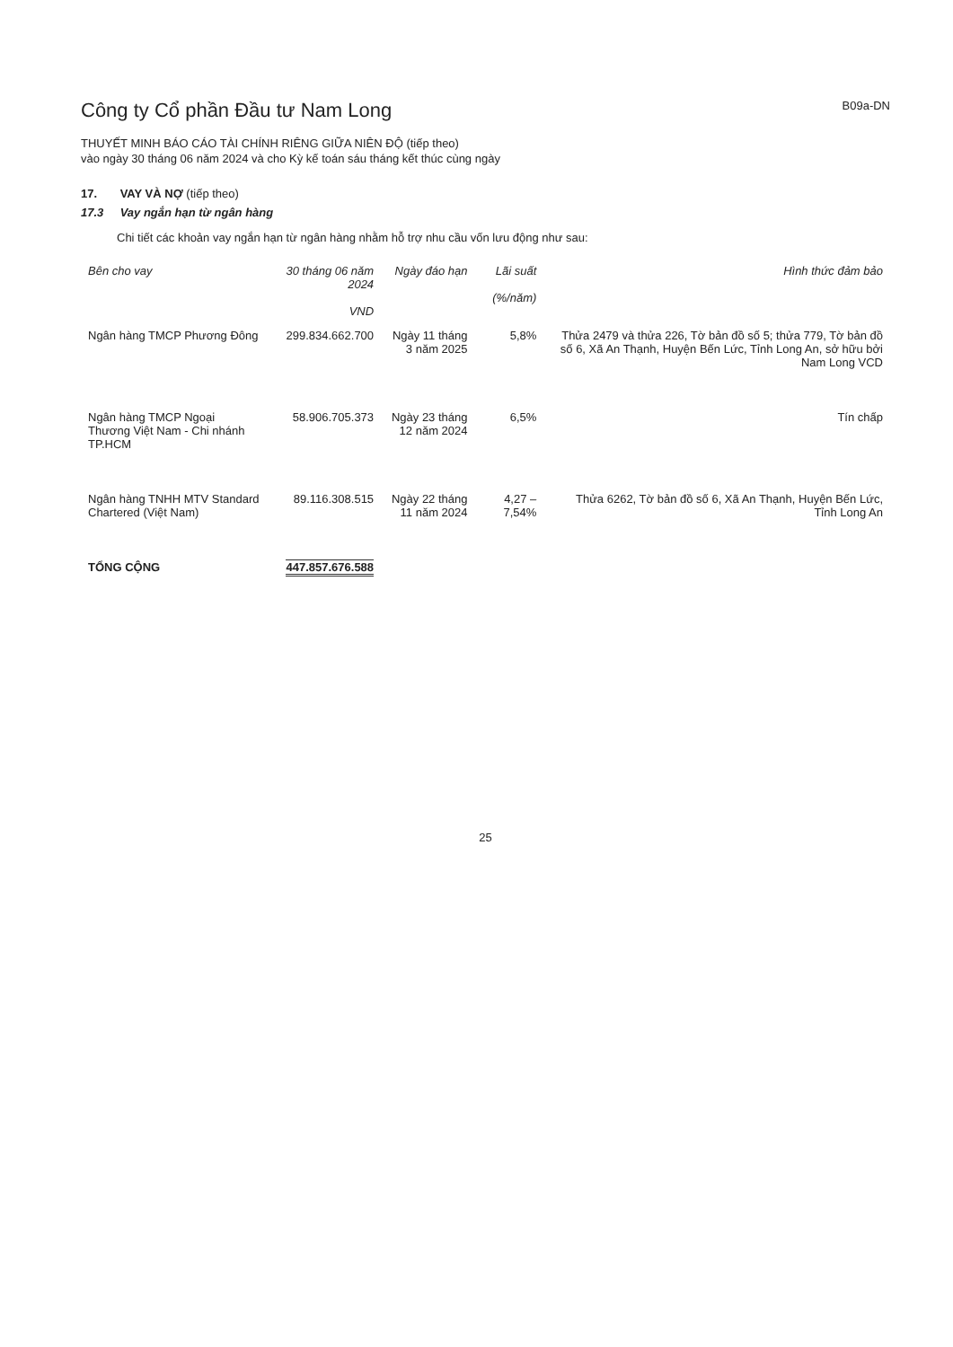Công ty Cổ phần Đầu tư Nam Long
B09a-DN
THUYẾT MINH BÁO CÁO TÀI CHÍNH RIÊNG GIỮA NIÊN ĐỘ (tiếp theo)
vào ngày 30 tháng 06 năm 2024 và cho Kỳ kế toán sáu tháng kết thúc cùng ngày
17. VAY VÀ NỢ (tiếp theo)
17.3 Vay ngắn hạn từ ngân hàng
Chi tiết các khoản vay ngắn hạn từ ngân hàng nhằm hỗ trợ nhu cầu vốn lưu động như sau:
| Bên cho vay | 30 tháng 06 năm 2024 VND | Ngày đáo hạn | Lãi suất (%/năm) | Hình thức đảm bảo |
| --- | --- | --- | --- | --- |
| Ngân hàng TMCP Phương Đông | 299.834.662.700 | Ngày 11 tháng 3 năm 2025 | 5,8% | Thửa 2479 và thửa 226, Tờ bản đồ số 5; thửa 779, Tờ bản đồ số 6, Xã An Thạnh, Huyện Bến Lức, Tỉnh Long An, sở hữu bởi Nam Long VCD |
| Ngân hàng TMCP Ngoại Thương Việt Nam - Chi nhánh TP.HCM | 58.906.705.373 | Ngày 23 tháng 12 năm 2024 | 6,5% | Tín chấp |
| Ngân hàng TNHH MTV Standard Chartered (Việt Nam) | 89.116.308.515 | Ngày 22 tháng 11 năm 2024 | 4,27 – 7,54% | Thửa 6262, Tờ bản đồ số 6, Xã An Thạnh, Huyện Bến Lức, Tỉnh Long An |
| TỔNG CỘNG | 447.857.676.588 | | | |
25